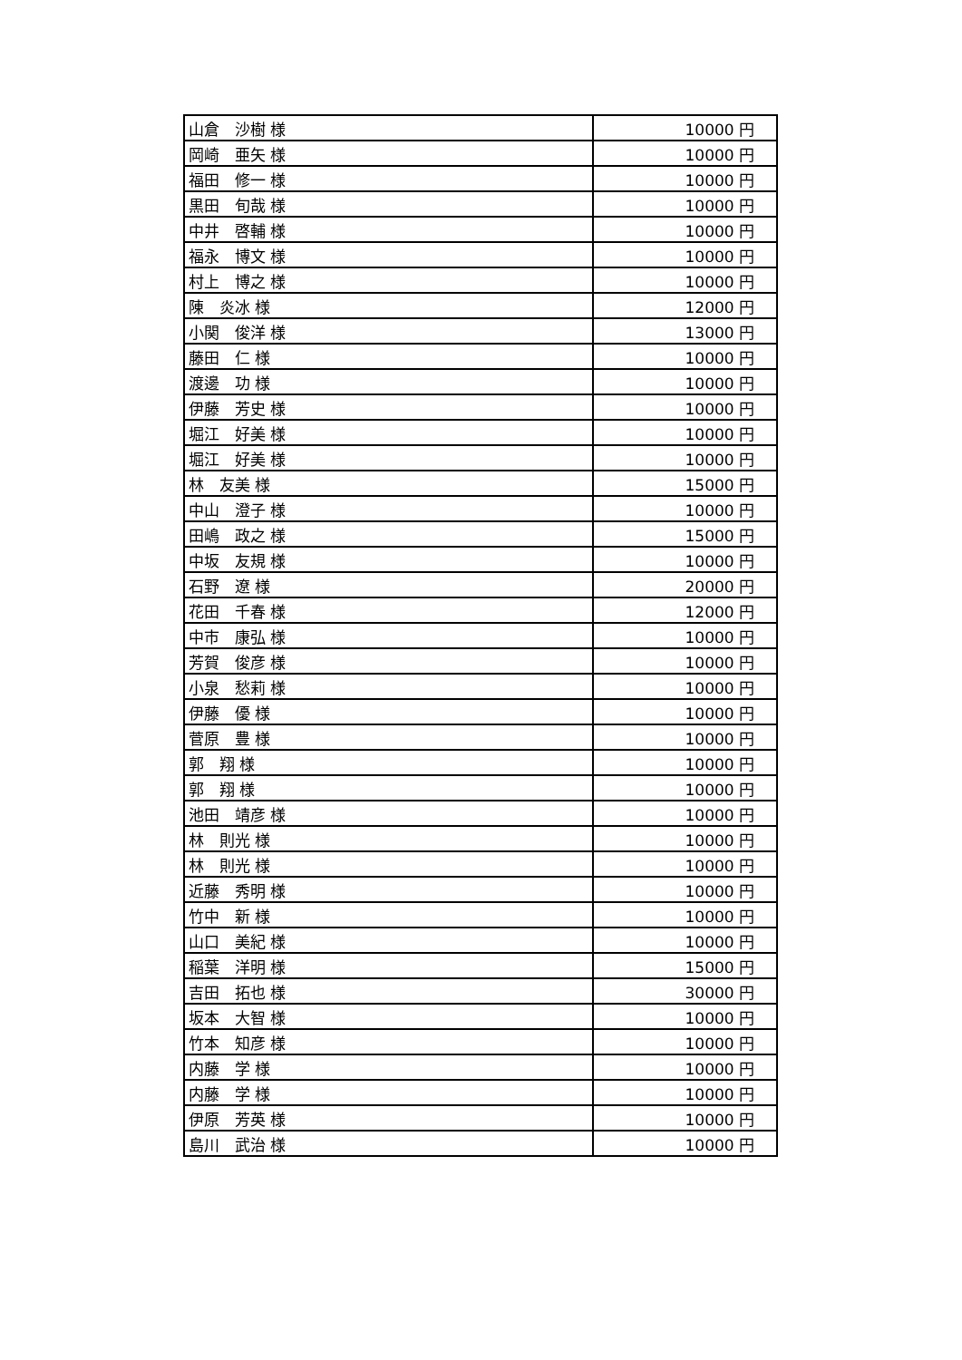| 山倉 沙樹 様 | 10000 円 |
| 岡崎 亜矢 様 | 10000 円 |
| 福田 修一 様 | 10000 円 |
| 黒田 旬哉 様 | 10000 円 |
| 中井 啓輔 様 | 10000 円 |
| 福永 博文 様 | 10000 円 |
| 村上 博之 様 | 10000 円 |
| 陳 炎冰 様 | 12000 円 |
| 小関 俊洋 様 | 13000 円 |
| 藤田 仁 様 | 10000 円 |
| 渡邊 功 様 | 10000 円 |
| 伊藤 芳史 様 | 10000 円 |
| 堀江 好美 様 | 10000 円 |
| 堀江 好美 様 | 10000 円 |
| 林 友美 様 | 15000 円 |
| 中山 澄子 様 | 10000 円 |
| 田嶋 政之 様 | 15000 円 |
| 中坂 友規 様 | 10000 円 |
| 石野 遼 様 | 20000 円 |
| 花田 千春 様 | 12000 円 |
| 中市 康弘 様 | 10000 円 |
| 芳賀 俊彦 様 | 10000 円 |
| 小泉 愁莉 様 | 10000 円 |
| 伊藤 優 様 | 10000 円 |
| 菅原 豊 様 | 10000 円 |
| 郭 翔 様 | 10000 円 |
| 郭 翔 様 | 10000 円 |
| 池田 靖彦 様 | 10000 円 |
| 林 則光 様 | 10000 円 |
| 林 則光 様 | 10000 円 |
| 近藤 秀明 様 | 10000 円 |
| 竹中 新 様 | 10000 円 |
| 山口 美紀 様 | 10000 円 |
| 稲葉 洋明 様 | 15000 円 |
| 吉田 拓也 様 | 30000 円 |
| 坂本 大智 様 | 10000 円 |
| 竹本 知彦 様 | 10000 円 |
| 内藤 学 様 | 10000 円 |
| 内藤 学 様 | 10000 円 |
| 伊原 芳英 様 | 10000 円 |
| 島川 武治 様 | 10000 円 |